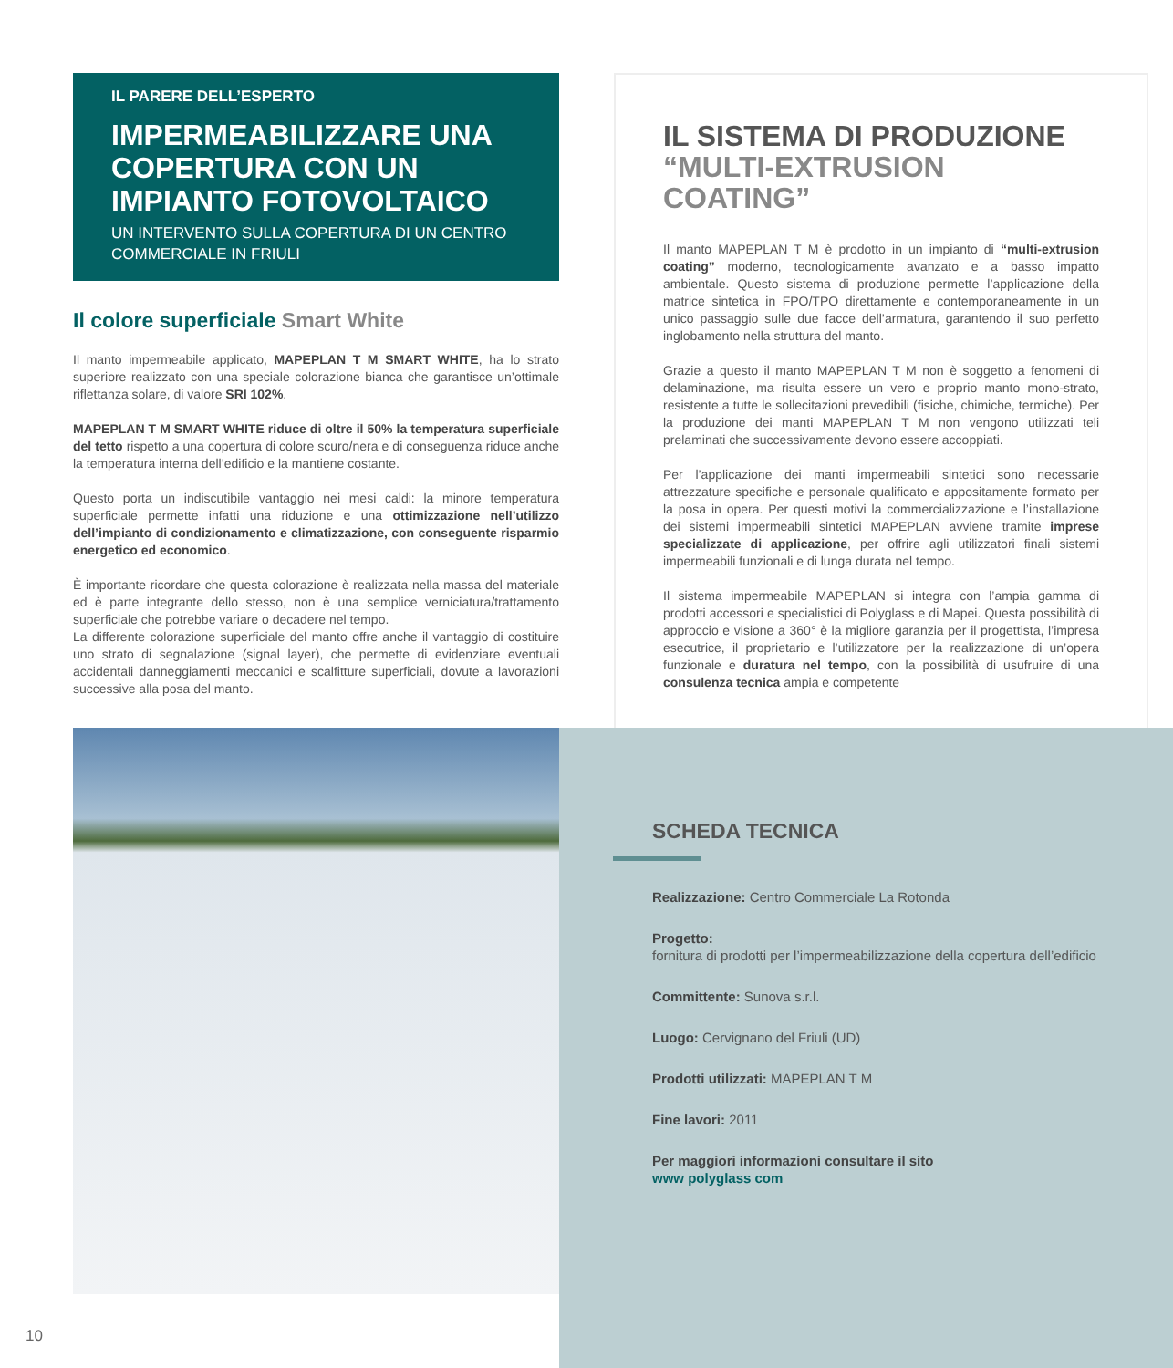IL PARERE DELL’ESPERTO
IMPERMEABILIZZARE UNA COPERTURA CON UN IMPIANTO FOTOVOLTAICO
UN INTERVENTO SULLA COPERTURA DI UN CENTRO COMMERCIALE IN FRIULI
Il colore superficiale Smart White
Il manto impermeabile applicato, MAPEPLAN T M SMART WHITE, ha lo strato superiore realizzato con una speciale colorazione bianca che garantisce un’ottimale riflettanza solare, di valore SRI 102%.
MAPEPLAN T M SMART WHITE riduce di oltre il 50% la temperatura superficiale del tetto rispetto a una copertura di colore scuro/nera e di conseguenza riduce anche la temperatura interna dell’edificio e la mantiene costante.
Questo porta un indiscutibile vantaggio nei mesi caldi: la minore temperatura superficiale permette infatti una riduzione e una ottimizzazione nell’utilizzo dell’impianto di condizionamento e climatizzazione, con conseguente risparmio energetico ed economico.
È importante ricordare che questa colorazione è realizzata nella massa del materiale ed è parte integrante dello stesso, non è una semplice verniciatura/trattamento superficiale che potrebbe variare o decadere nel tempo.
La differente colorazione superficiale del manto offre anche il vantaggio di costituire uno strato di segnalazione (signal layer), che permette di evidenziare eventuali accidentali danneggiamenti meccanici e scalfitture superficiali, dovute a lavorazioni successive alla posa del manto.
IL SISTEMA DI PRODUZIONE
“MULTI-EXTRUSION COATING”
Il manto MAPEPLAN T M è prodotto in un impianto di “multi-extrusion coating” moderno, tecnologicamente avanzato e a basso impatto ambientale. Questo sistema di produzione permette l’applicazione della matrice sintetica in FPO/TPO direttamente e contemporaneamente in un unico passaggio sulle due facce dell’armatura, garantendo il suo perfetto inglobamento nella struttura del manto.
Grazie a questo il manto MAPEPLAN T M non è soggetto a fenomeni di delaminazione, ma risulta essere un vero e proprio manto mono-strato, resistente a tutte le sollecitazioni prevedibili (fisiche, chimiche, termiche). Per la produzione dei manti MAPEPLAN T M non vengono utilizzati teli prelaminati che successivamente devono essere accoppiati.
Per l’applicazione dei manti impermeabili sintetici sono necessarie attrezzature specifiche e personale qualificato e appositamente formato per la posa in opera. Per questi motivi la commercializzazione e l’installazione dei sistemi impermeabili sintetici MAPEPLAN avviene tramite imprese specializzate di applicazione, per offrire agli utilizzatori finali sistemi impermeabili funzionali e di lunga durata nel tempo.
Il sistema impermeabile MAPEPLAN si integra con l’ampia gamma di prodotti accessori e specialistici di Polyglass e di Mapei. Questa possibilità di approccio e visione a 360° è la migliore garanzia per il progettista, l’impresa esecutrice, il proprietario e l’utilizzatore per la realizzazione di un’opera funzionale e duratura nel tempo, con la possibilità di usufruire di una consulenza tecnica ampia e competente
SCHEDA TECNICA
Realizzazione: Centro Commerciale La Rotonda
Progetto:
fornitura di prodotti per l’impermeabilizzazione della copertura dell’edificio
Committente: Sunova s.r.l.
Luogo: Cervignano del Friuli (UD)
Prodotti utilizzati: MAPEPLAN T M
Fine lavori: 2011
Per maggiori informazioni consultare il sito
www polyglass com
10